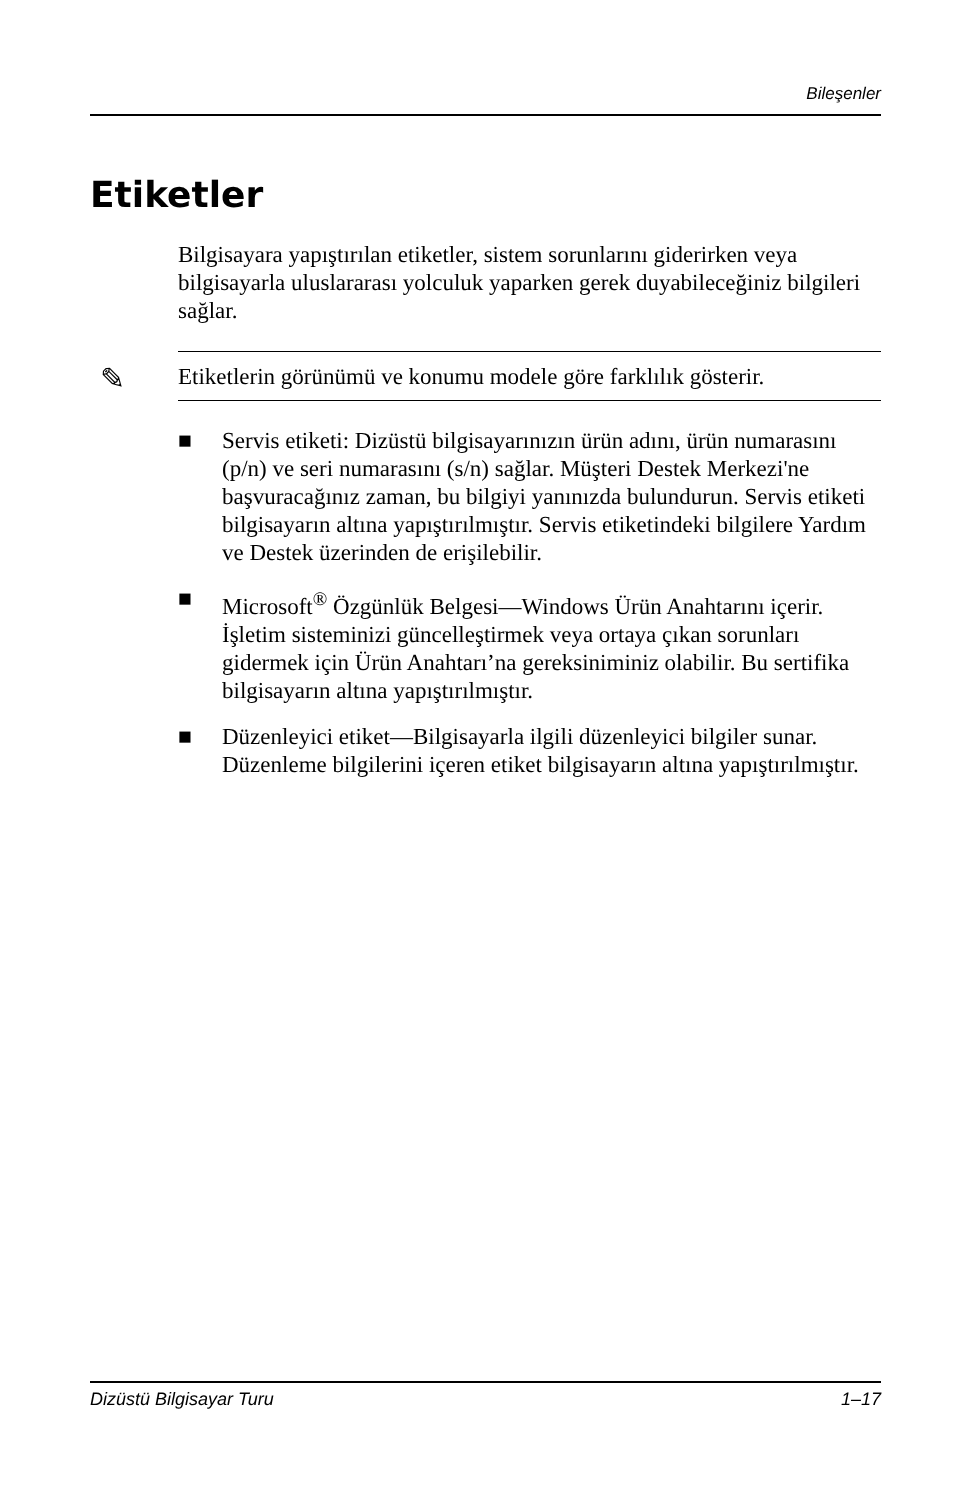Bileşenler
Etiketler
Bilgisayara yapıştırılan etiketler, sistem sorunlarını giderirken veya bilgisayarla uluslararası yolculuk yaparken gerek duyabileceğiniz bilgileri sağlar.
✎
Etiketlerin görünümü ve konumu modele göre farklılık gösterir.
■ Servis etiketi: Dizüstü bilgisayarınızın ürün adını, ürün numarasını (p/n) ve seri numarasını (s/n) sağlar. Müşteri Destek Merkezi'ne başvuracağınız zaman, bu bilgiyi yanınızda bulundurun. Servis etiketi bilgisayarın altına yapıştırılmıştır. Servis etiketindeki bilgilere Yardım ve Destek üzerinden de erişilebilir.
■ Microsoft<sup>®</sup> Özgünlük Belgesi—Windows Ürün Anahtarını içerir. İşletim sisteminizi güncelleştirmek veya ortaya çıkan sorunları gidermek için Ürün Anahtarı’na gereksiniminiz olabilir. Bu sertifika bilgisayarın altına yapıştırılmıştır.
■ Düzenleyici etiket—Bilgisayarla ilgili düzenleyici bilgiler sunar. Düzenleme bilgilerini içeren etiket bilgisayarın altına yapıştırılmıştır.
Dizüstü Bilgisayar Turu 1–17